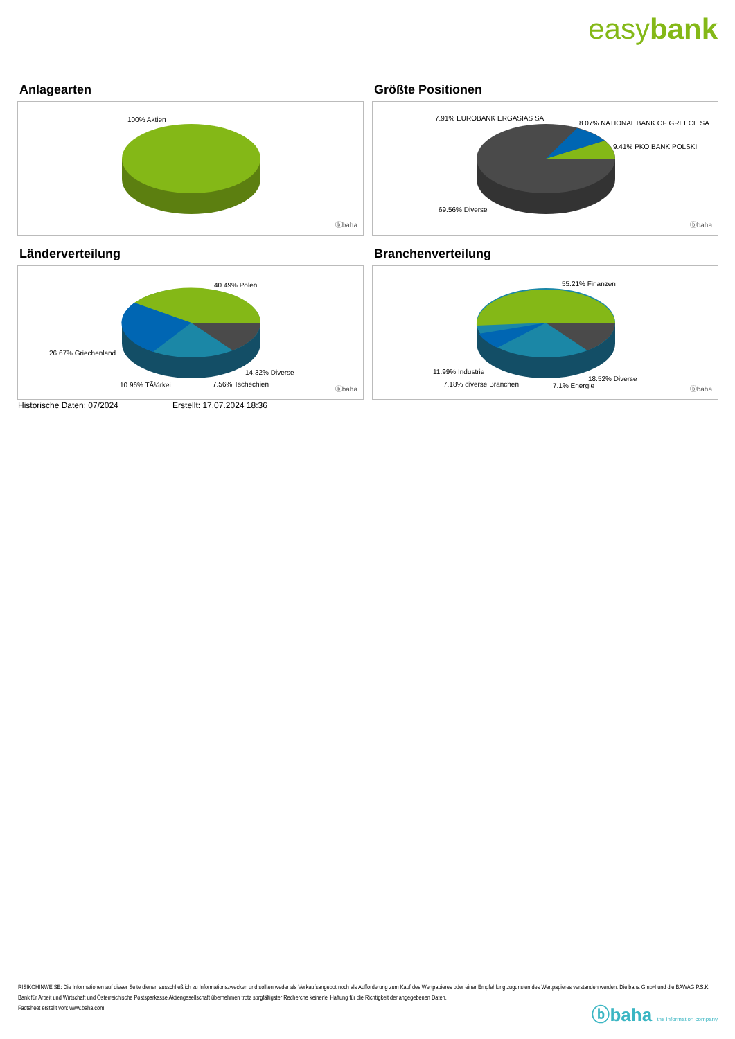easybank
Anlagearten
100% Aktien
ⓑbaha
Größte Positionen
7.91% EUROBANK ERGASIAS SA
8.07% NATIONAL BANK OF GREECE SA ..
9.41% PKO BANK POLSKI
69.56% Diverse
ⓑbaha
Länderverteilung
40.49% Polen
26.67% Griechenland
14.32% Diverse
10.96% TÃ¼rkei 7.56% Tschechien
ⓑbaha
Branchenverteilung
55.21% Finanzen
11.99% Industrie
7.18% diverse Branchen
18.52% Diverse
7.1% Energie ⓑbaha
Historische Daten: 07/2024 Erstellt: 17.07.2024 18:36
RISIKOHINWEISE: Die Informationen auf dieser Seite dienen ausschließlich zu Informationszwecken und sollten weder als Verkaufsangebot noch als Aufforderung zum Kauf des Wertpapieres oder einer Empfehlung zugunsten des Wertpapieres verstanden werden. Die baha GmbH und die BAWAG P.S.K. Bank für Arbeit und Wirtschaft und Österreichische Postsparkasse Aktiengesellschaft übernehmen trotz sorgfältigster Recherche keinerlei Haftung für die Richtigkeit der angegebenen Daten.
Factsheet erstellt von: www.baha.com
ⓑbaha the information company